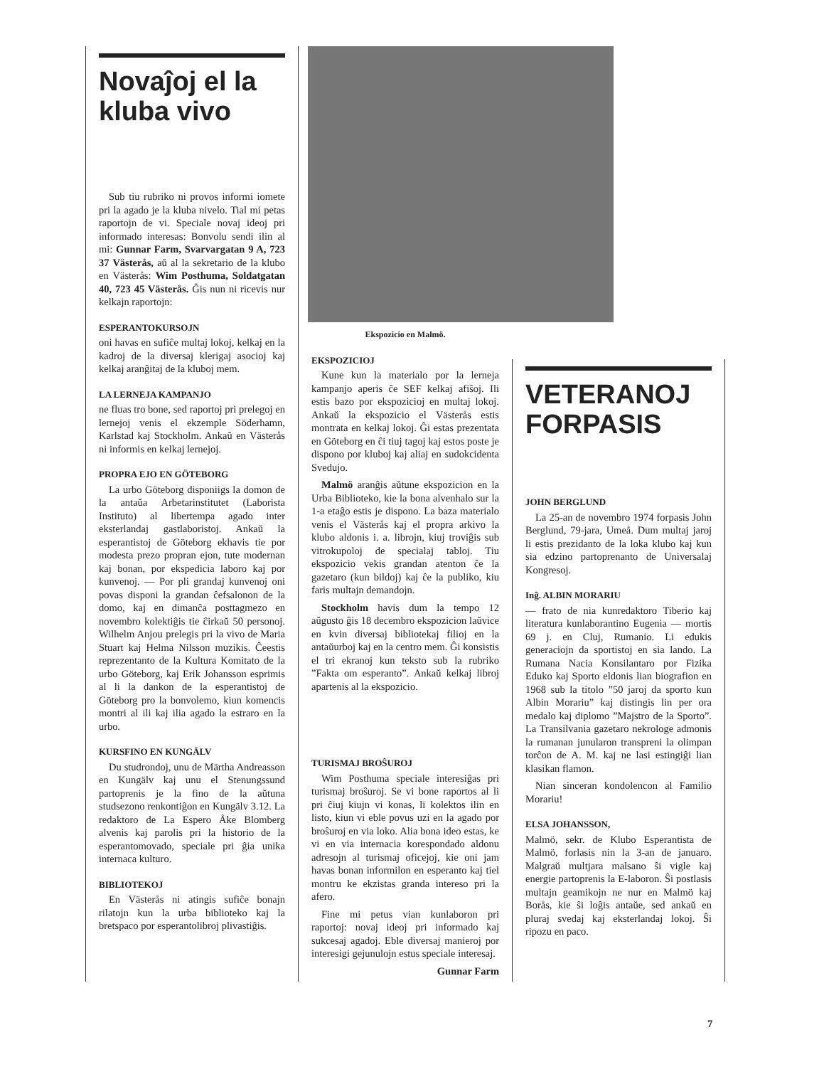Novaĵoj el la kluba vivo
Sub tiu rubriko ni provos informi iomete pri la agado je la kluba nivelo. Tial mi petas raportojn de vi. Speciale novaj ideoj pri informado interesas: Bonvolu sendi ilin al mi: Gunnar Farm, Svarvargatan 9 A, 723 37 Västerås, aŭ al la sekretario de la klubo en Västerås: Wim Posthuma, Soldatgatan 40, 723 45 Västerås. Ĝis nun ni ricevis nur kelkajn raportojn:
ESPERANTOKURSOJN
oni havas en sufiĉe multaj lokoj, kelkaj en la kadroj de la diversaj klerigaj asocioj kaj kelkaj aranĝitaj de la kluboj mem.
LA LERNEJA KAMPANJO
ne fluas tro bone, sed raportoj pri prelegoj en lernejoj venis el ekzemple Söderhamn, Karlstad kaj Stockholm. Ankaŭ en Västerås ni informis en kelkaj lernejoj.
PROPRA EJO EN GÖTEBORG
La urbo Göteborg disponiigs la domon de la antaŭa Arbetarinstitutet (Laborista Instituto) al libertempa agado inter eksterlandaj gastlaboristoj. Ankaŭ la esperantistoj de Göteborg ekhavis tie por modesta prezo propran ejon, tute modernan kaj bonan, por ekspedicia laboro kaj por kunvenoj. — Por pli grandaj kunvenoj oni povas disponi la grandan ĉefsalonon de la domo, kaj en dimanĉa posttagmezo en novembro kolektiĝis tie ĉirkaŭ 50 personoj. Wilhelm Anjou prelegis pri la vivo de Maria Stuart kaj Helma Nilsson muzikis. Ĉeestis reprezentanto de la Kultura Komitato de la urbo Göteborg, kaj Erik Johansson esprimis al li la dankon de la esperantistoj de Göteborg pro la bonvolemo, kiun komencis montri al ili kaj ilia agado la estraro en la urbo.
KURSFINO EN KUNGÄLV
Du studrondoj, unu de Märtha Andreasson en Kungälv kaj unu el Stenungssund partoprenis je la fino de la aŭtuna studsezono renkontiĝon en Kungälv 3.12. La redaktoro de La Espero Åke Blomberg alvenis kaj parolis pri la historio de la esperantomovado, speciale pri ĝia unika internaca kulturo.
BIBLIOTEKOJ
En Västerås ni atingis sufiĉe bonajn rilatojn kun la urba biblioteko kaj la bretspaco por esperantolibroj plivastiĝis.
Ekspozicio en Malmö.
EKSPOZICIOJ
Kune kun la materialo por la lerneja kampanjo aperis ĉe SEF kelkaj afiŝoj. Ili estis bazo por ekspozicioj en multaj lokoj. Ankaŭ la ekspozicio el Västerås estis montrata en kelkaj lokoj. Ĝi estas prezentata en Göteborg en ĉi tiuj tagoj kaj estos poste je dispono por kluboj kaj aliaj en sudokcidenta Svedujo.
Malmö aranĝis aŭtune ekspozicion en la Urba Biblioteko, kie la bona alvenhalo sur la 1-a etaĝo estis je dispono. La baza materialo venis el Västerås kaj el propra arkivo la klubo aldonis i. a. librojn, kiuj troviĝis sub vitrokupoloj de specialaj tabloj. Tiu ekspozicio vekis grandan atenton ĉe la gazetaro (kun bildoj) kaj ĉe la publiko, kiu faris multajn demandojn.
Stockholm havis dum la tempo 12 aŭgusto ĝis 18 decembro ekspozicion laŭvice en kvin diversaj bibliotekaj filioj en la antaŭurboj kaj en la centro mem. Ĝi konsistis el tri ekranoj kun teksto sub la rubriko ”Fakta om esperanto”. Ankaŭ kelkaj libroj apartenis al la ekspozicio.
TURISMAJ BROŜUROJ
Wim Posthuma speciale interesiĝas pri turismaj broŝuroj. Se vi bone raportos al li pri ĉiuj kiujn vi konas, li kolektos ilin en listo, kiun vi eble povus uzi en la agado por broŝuroj en via loko. Alia bona ideo estas, ke vi en via internacia korespondado aldonu adresojn al turismaj oficejoj, kie oni jam havas bonan informilon en esperanto kaj tiel montru ke ekzistas granda intereso pri la afero.
Fine mi petus vian kunlaboron pri raportoj: novaj ideoj pri informado kaj sukcesaj agadoj. Eble diversaj manieroj por interesigi gejunulojn estus speciale interesaj.
Gunnar Farm
VETERANOJ FORPASIS
JOHN BERGLUND
La 25-an de novembro 1974 forpasis John Berglund, 79-jara, Umeå. Dum multaj jaroj li estis prezidanto de la loka klubo kaj kun sia edzino partoprenanto de Universalaj Kongresoj.
Inĝ. ALBIN MORARIU
— frato de nia kunredaktoro Tiberio kaj literatura kunlaborantino Eugenia — mortis 69 j. en Cluj, Rumanio. Li edukis generaciojn da sportistoj en sia lando. La Rumana Nacia Konsilantaro por Fizika Eduko kaj Sporto eldonis lian biografion en 1968 sub la titolo ”50 jaroj da sporto kun Albin Morariu” kaj distingis lin per ora medalo kaj diplomo ”Majstro de la Sporto”. La Transilvania gazetaro nekrologe admonis la rumanan junularon transpreni la olimpan torĉon de A. M. kaj ne lasi estingiĝi lian klasikan flamon.
Nian sinceran kondolencon al Familio Morariu!
ELSA JOHANSSON,
Malmö, sekr. de Klubo Esperantista de Malmö, forlasis nin la 3-an de januaro. Malgraŭ multjara malsano ŝi vigle kaj energie partoprenis la E-laboron. Ŝi postlasis multajn geamikojn ne nur en Malmö kaj Borås, kie ŝi loĝis antaŭe, sed ankaŭ en pluraj svedaj kaj eksterlandaj lokoj. Ŝi ripozu en paco.
7